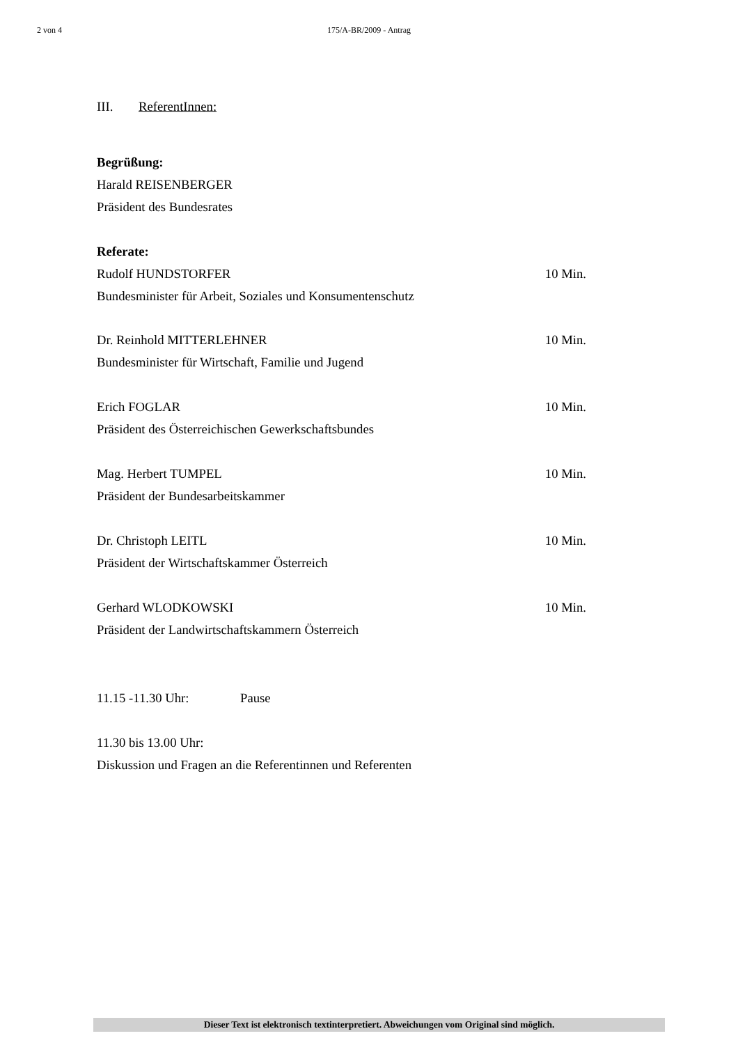2 von 4 175/A-BR/2009 - Antrag
III. ReferentInnen:
Begrüßung:
Harald REISENBERGER
Präsident des Bundesrates
Referate:
Rudolf HUNDSTORFER 10 Min.
Bundesminister für Arbeit, Soziales und Konsumentenschutz
Dr. Reinhold MITTERLEHNER 10 Min.
Bundesminister für Wirtschaft, Familie und Jugend
Erich FOGLAR 10 Min.
Präsident des Österreichischen Gewerkschaftsbundes
Mag. Herbert TUMPEL 10 Min.
Präsident der Bundesarbeitskammer
Dr. Christoph LEITL 10 Min.
Präsident der Wirtschaftskammer Österreich
Gerhard WLODKOWSKI 10 Min.
Präsident der Landwirtschaftskammern Österreich
11.15 -11.30 Uhr: Pause
11.30 bis 13.00 Uhr:
Diskussion und Fragen an die Referentinnen und Referenten
Dieser Text ist elektronisch textinterpretiert. Abweichungen vom Original sind möglich.